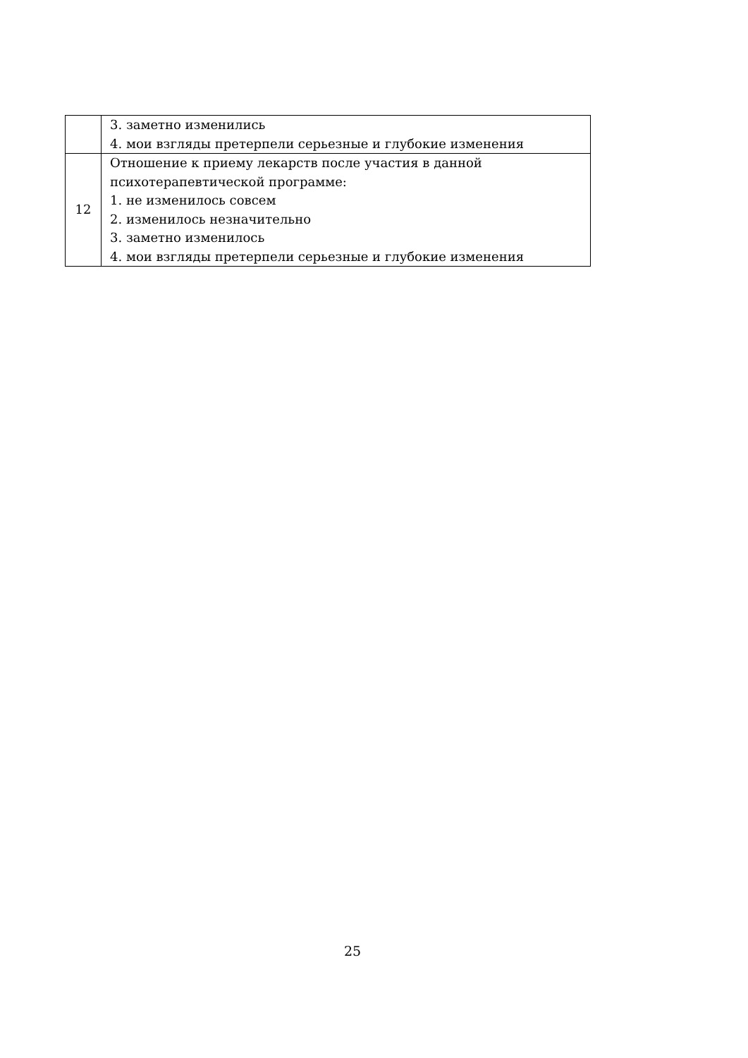| | 3. заметно изменились 4. мои взгляды претерпели серьезные и глубокие изменения |
| 12 | Отношение к приему лекарств после участия в данной психотерапевтической программе: 1. не изменилось совсем 2. изменилось незначительно 3. заметно изменилось 4. мои взгляды претерпели серьезные и глубокие изменения |
25